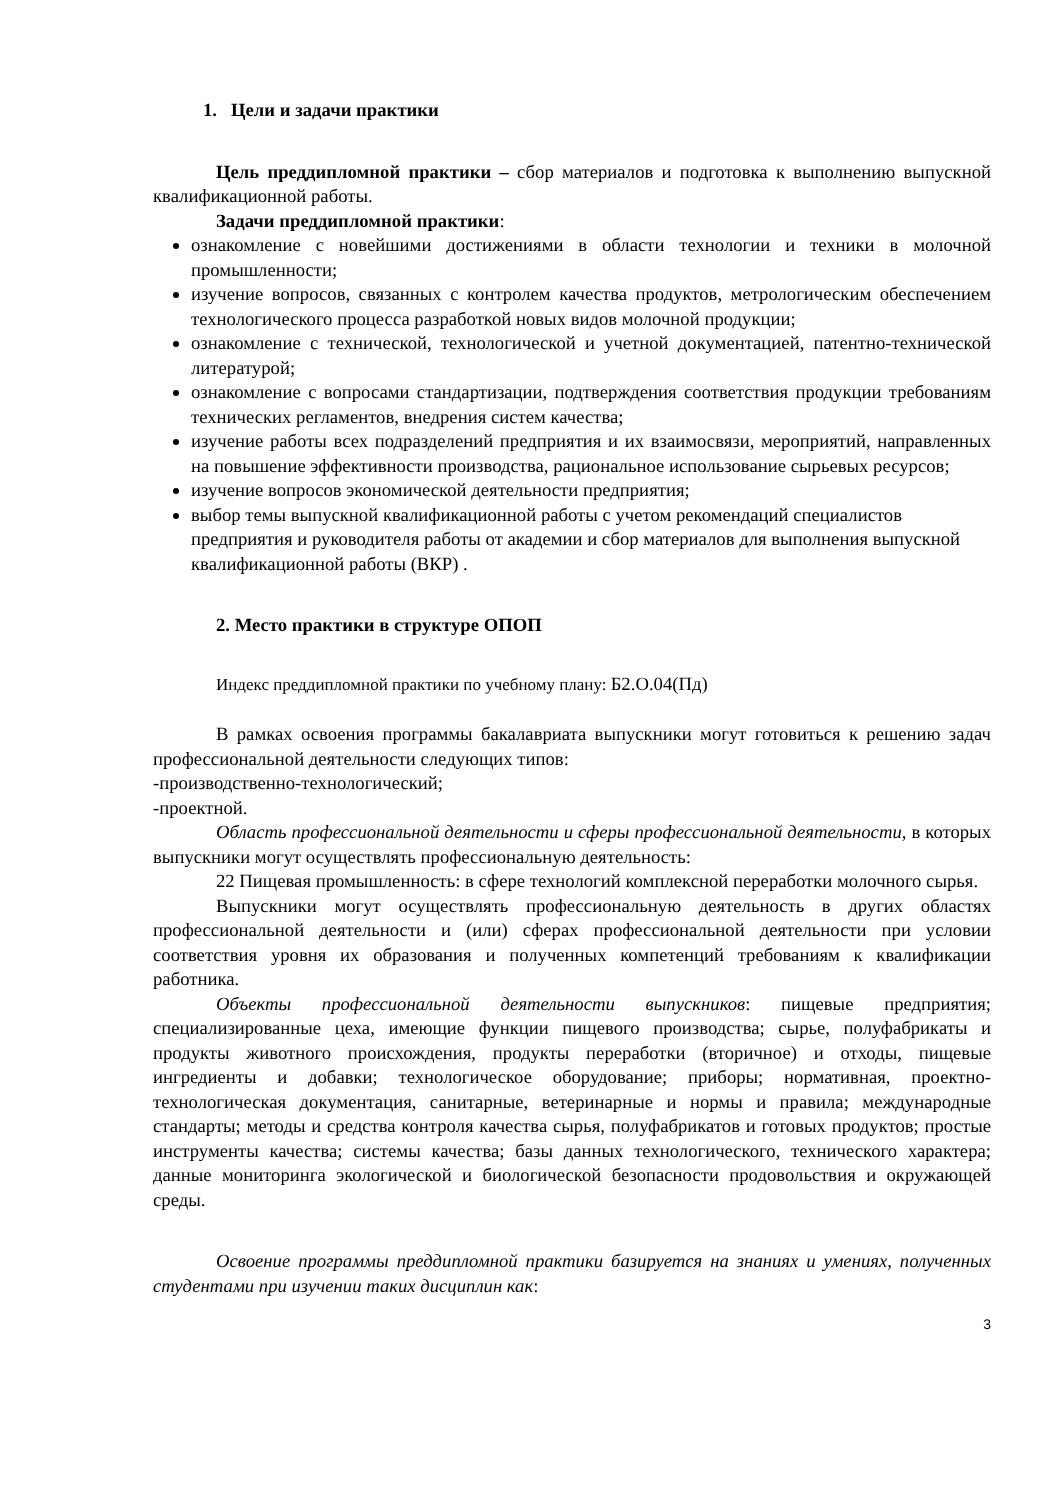1. Цели и задачи практики
Цель преддипломной практики – сбор материалов и подготовка к выполнению выпускной квалификационной работы.
Задачи преддипломной практики:
ознакомление с новейшими достижениями в области технологии и техники в молочной промышленности;
изучение вопросов, связанных с контролем качества продуктов, метрологическим обеспечением технологического процесса разработкой новых видов молочной продукции;
ознакомление с технической, технологической и учетной документацией, патентно-технической литературой;
ознакомление с вопросами стандартизации, подтверждения соответствия продукции требованиям технических регламентов, внедрения систем качества;
изучение работы всех подразделений предприятия и их взаимосвязи, мероприятий, направленных на повышение эффективности производства, рациональное использование сырьевых ресурсов;
изучение вопросов экономической деятельности предприятия;
выбор темы выпускной квалификационной работы с учетом рекомендаций специалистов предприятия и руководителя работы от академии и сбор материалов для выполнения выпускной квалификационной работы (ВКР) .
2. Место практики в структуре ОПОП
Индекс преддипломной практики по учебному плану: Б2.О.04(Пд)
В рамках освоения программы бакалавриата выпускники могут готовиться к решению задач профессиональной деятельности следующих типов:
-производственно-технологический;
-проектной.
Область профессиональной деятельности и сферы профессиональной деятельности, в которых выпускники могут осуществлять профессиональную деятельность:
22 Пищевая промышленность: в сфере технологий комплексной переработки молочного сырья.
Выпускники могут осуществлять профессиональную деятельность в других областях профессиональной деятельности и (или) сферах профессиональной деятельности при условии соответствия уровня их образования и полученных компетенций требованиям к квалификации работника.
Объекты профессиональной деятельности выпускников: пищевые предприятия; специализированные цеха, имеющие функции пищевого производства; сырье, полуфабрикаты и продукты животного происхождения, продукты переработки (вторичное) и отходы, пищевые ингредиенты и добавки; технологическое оборудование; приборы; нормативная, проектно-технологическая документация, санитарные, ветеринарные и нормы и правила; международные стандарты; методы и средства контроля качества сырья, полуфабрикатов и готовых продуктов; простые инструменты качества; системы качества; базы данных технологического, технического характера; данные мониторинга экологической и биологической безопасности продовольствия и окружающей среды.
Освоение программы преддипломной практики базируется на знаниях и умениях, полученных студентами при изучении таких дисциплин как:
3